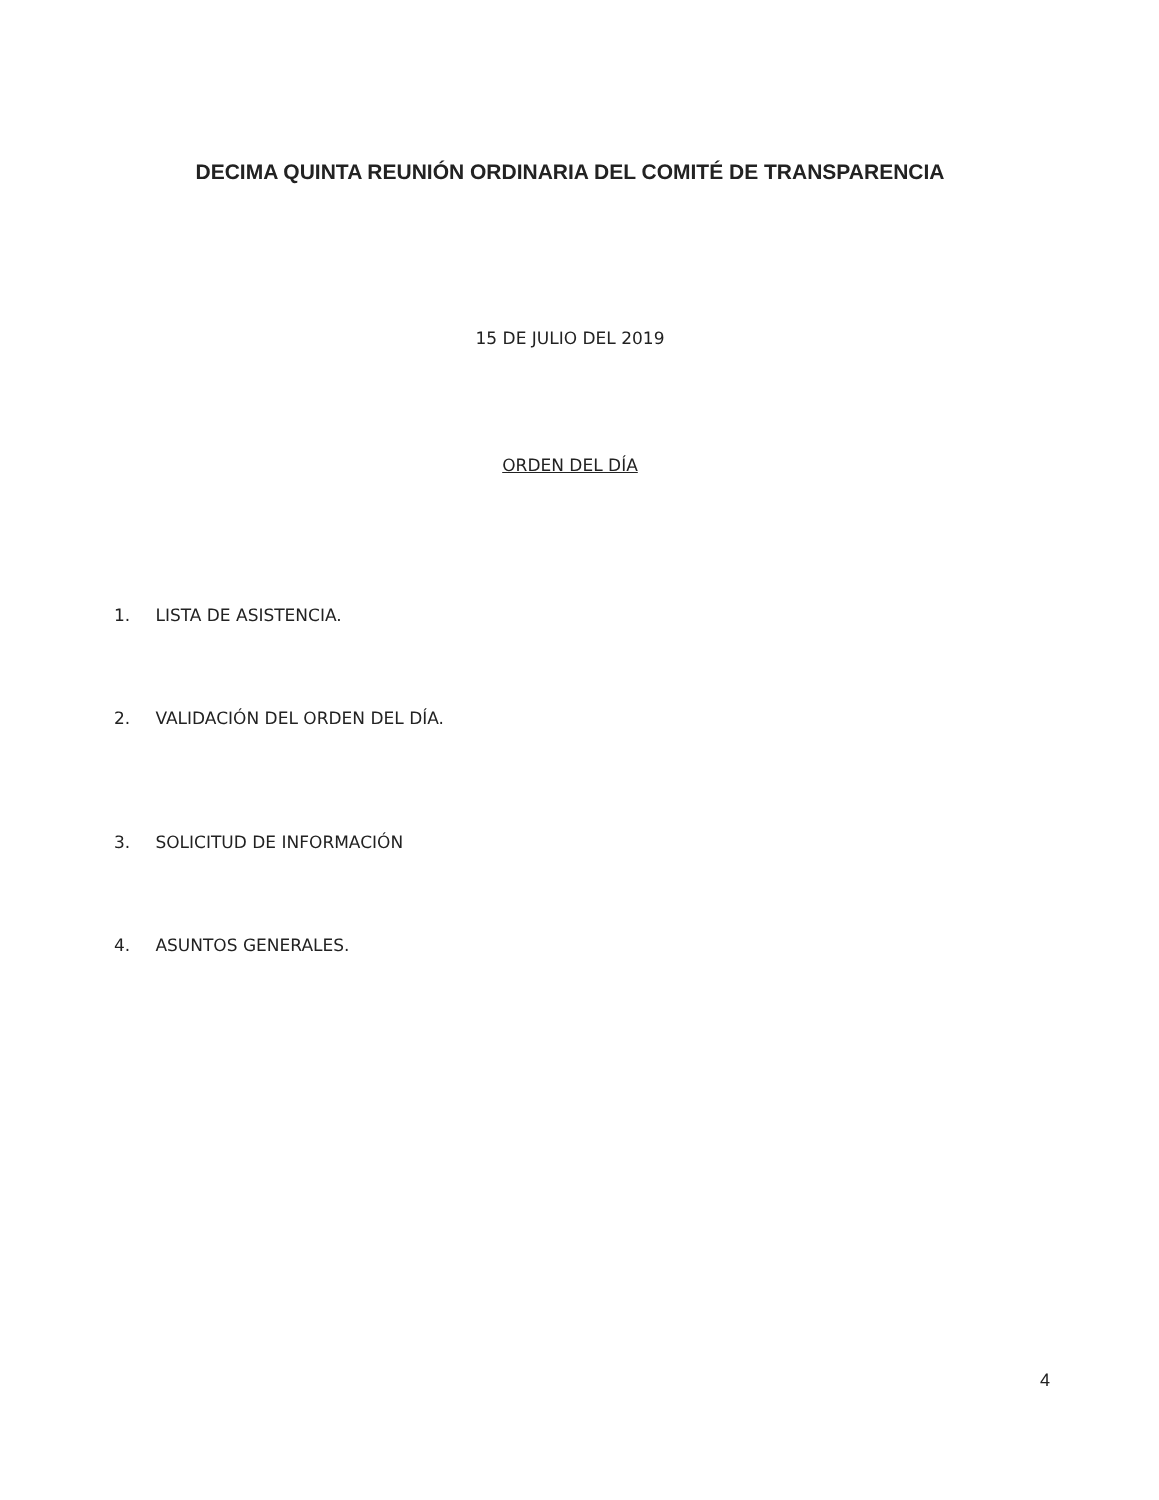DECIMA QUINTA REUNIÓN ORDINARIA DEL COMITÉ DE TRANSPARENCIA
15 DE JULIO DEL 2019
ORDEN DEL DÍA
1. LISTA DE ASISTENCIA.
2. VALIDACIÓN DEL ORDEN DEL DÍA.
3. SOLICITUD DE INFORMACIÓN
4. ASUNTOS GENERALES.
4